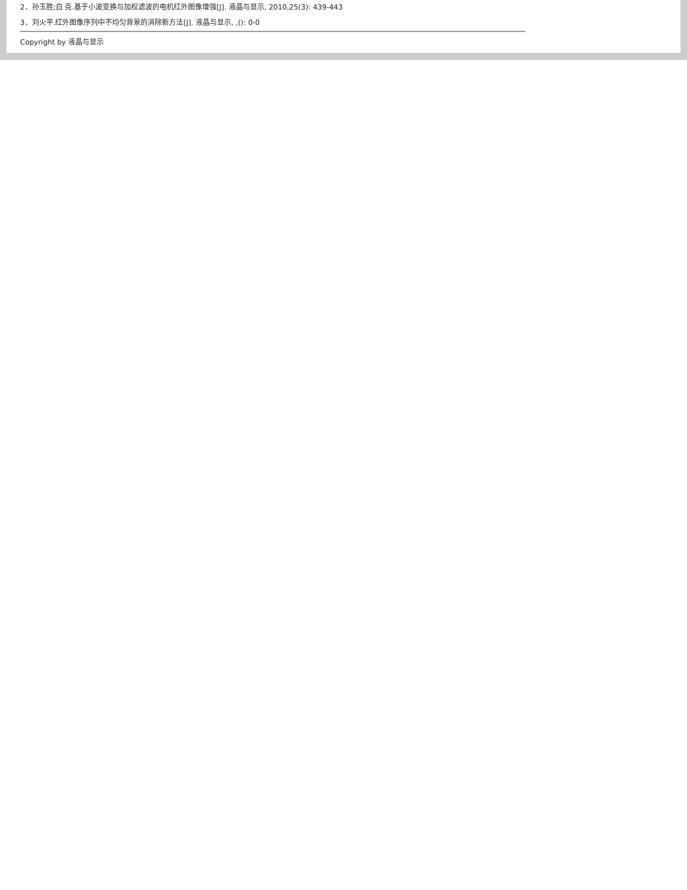2．孙玉胜;白 克.基于小波变换与加权滤波的电机红外图像增强[J]. 液晶与显示, 2010,25(3): 439-443
3．刘火平.红外图像序列中不均匀背景的消除新方法[J]. 液晶与显示, ,(): 0-0
Copyright by 液晶与显示